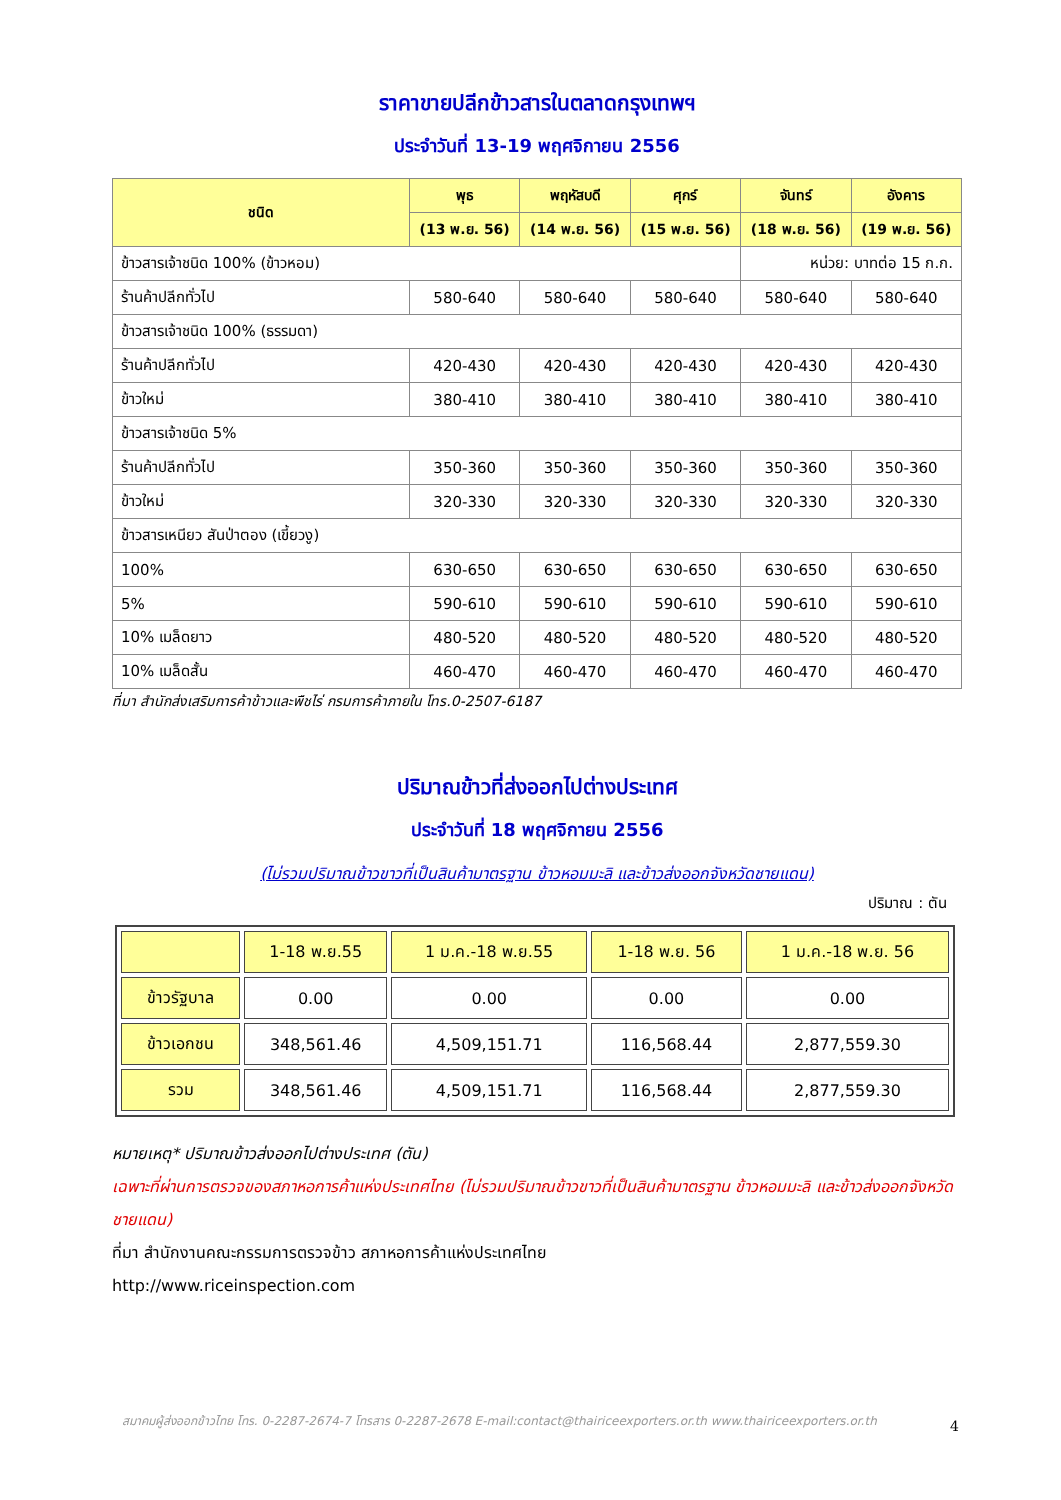ราคาขายปลีกข้าวสารในตลาดกรุงเทพฯ
ประจำวันที่ 13-19 พฤศจิกายน 2556
| ชนิด | พุธ | พฤหัสบดี | ศุกร์ | จันทร์ | อังคาร |
| --- | --- | --- | --- | --- | --- |
| | (13 พ.ย. 56) | (14 พ.ย. 56) | (15 พ.ย. 56) | (18 พ.ย. 56) | (19 พ.ย. 56) |
| ข้าวสารเจ้าชนิด 100% (ข้าวหอม) | | | | หน่วย: บาทต่อ 15 ก.ก. | |
| ร้านค้าปลีกทั่วไป | 580-640 | 580-640 | 580-640 | 580-640 | 580-640 |
| ข้าวสารเจ้าชนิด 100% (ธรรมดา) | | | | | |
| ร้านค้าปลีกทั่วไป | 420-430 | 420-430 | 420-430 | 420-430 | 420-430 |
| ข้าวใหม่ | 380-410 | 380-410 | 380-410 | 380-410 | 380-410 |
| ข้าวสารเจ้าชนิด 5% | | | | | |
| ร้านค้าปลีกทั่วไป | 350-360 | 350-360 | 350-360 | 350-360 | 350-360 |
| ข้าวใหม่ | 320-330 | 320-330 | 320-330 | 320-330 | 320-330 |
| ข้าวสารเหนียว สันป่าตอง (เขี้ยวงู) | | | | | |
| 100% | 630-650 | 630-650 | 630-650 | 630-650 | 630-650 |
| 5% | 590-610 | 590-610 | 590-610 | 590-610 | 590-610 |
| 10% เมล็ดยาว | 480-520 | 480-520 | 480-520 | 480-520 | 480-520 |
| 10% เมล็ดสั้น | 460-470 | 460-470 | 460-470 | 460-470 | 460-470 |
ที่มา สำนักส่งเสริมการค้าข้าวและพืชไร่ กรมการค้าภายใน โทร.0-2507-6187
ปริมาณข้าวที่ส่งออกไปต่างประเทศ
ประจำวันที่ 18 พฤศจิกายน 2556
(ไม่รวมปริมาณข้าวขาวที่เป็นสินค้ามาตรฐาน ข้าวหอมมะลิ และข้าวส่งออกจังหวัดชายแดน)
ปริมาณ : ตัน
| | 1-18 พ.ย.55 | 1 ม.ค.-18 พ.ย.55 | 1-18 พ.ย. 56 | 1 ม.ค.-18 พ.ย. 56 |
| ข้าวรัฐบาล | 0.00 | 0.00 | 0.00 | 0.00 |
| ข้าวเอกชน | 348,561.46 | 4,509,151.71 | 116,568.44 | 2,877,559.30 |
| รวม | 348,561.46 | 4,509,151.71 | 116,568.44 | 2,877,559.30 |
หมายเหตุ* ปริมาณข้าวส่งออกไปต่างประเทศ (ตัน)
เฉพาะที่ผ่านการตรวจของสภาหอการค้าแห่งประเทศไทย (ไม่รวมปริมาณข้าวขาวที่เป็นสินค้ามาตรฐาน ข้าวหอมมะลิ และข้าวส่งออกจังหวัดชายแดน)
ที่มา สำนักงานคณะกรรมการตรวจข้าว สภาหอการค้าแห่งประเทศไทย
http://www.riceinspection.com
สมาคมผู้ส่งออกข้าวไทย โทร. 0-2287-2674-7 โทรสาร 0-2287-2678 E-mail:contact@thairiceexporters.or.th www.thairiceexporters.or.th
4